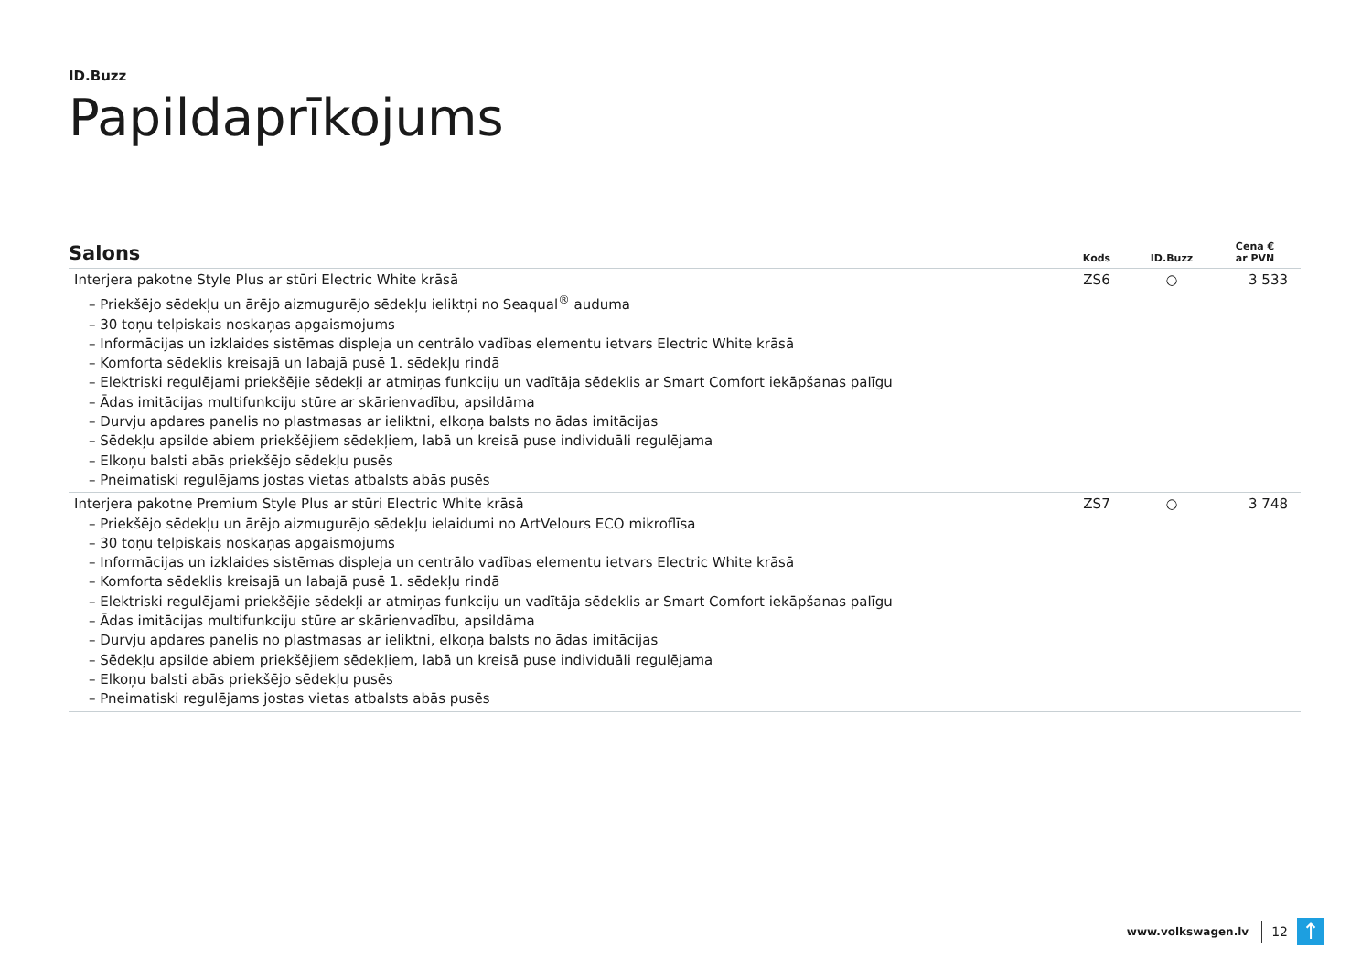ID.Buzz
Papildaprīkojums
| Salons | Kods | ID.Buzz | Cena € ar PVN |
| --- | --- | --- | --- |
| Interjera pakotne Style Plus ar stūri Electric White krāsā – Priekšējo sēdekļu un ārējo aizmugurējo sēdekļu ieliktņi no Seaqual<sup>®</sup> auduma – 30 toņu telpiskais noskaņas apgaismojums – Informācijas un izklaides sistēmas displeja un centrālo vadības elementu ietvars Electric White krāsā – Komforta sēdeklis kreisajā un labajā pusē 1. sēdekļu rindā – Elektriski regulējami priekšējie sēdekļi ar atmiņas funkciju un vadītāja sēdeklis ar Smart Comfort iekāpšanas palīgu – Ādas imitācijas multifunkciju stūre ar skārienvadību, apsildāma – Durvju apdares panelis no plastmasas ar ieliktni, elkoņa balsts no ādas imitācijas – Sēdekļu apsilde abiem priekšējiem sēdekļiem, labā un kreisā puse individuāli regulējama – Elkoņu balsti abās priekšējo sēdekļu pusēs – Pneimatiski regulējams jostas vietas atbalsts abās pusēs | ZS6 | ○ | 3 533 |
| Interjera pakotne Premium Style Plus ar stūri Electric White krāsā – Priekšējo sēdekļu un ārējo aizmugurējo sēdekļu ielaidumi no ArtVelours ECO mikroflīsa – 30 toņu telpiskais noskaņas apgaismojums – Informācijas un izklaides sistēmas displeja un centrālo vadības elementu ietvars Electric White krāsā – Komforta sēdeklis kreisajā un labajā pusē 1. sēdekļu rindā – Elektriski regulējami priekšējie sēdekļi ar atmiņas funkciju un vadītāja sēdeklis ar Smart Comfort iekāpšanas palīgu – Ādas imitācijas multifunkciju stūre ar skārienvadību, apsildāma – Durvju apdares panelis no plastmasas ar ieliktni, elkoņa balsts no ādas imitācijas – Sēdekļu apsilde abiem priekšējiem sēdekļiem, labā un kreisā puse individuāli regulējama – Elkoņu balsti abās priekšējo sēdekļu pusēs – Pneimatiski regulējams jostas vietas atbalsts abās pusēs | ZS7 | ○ | 3 748 |
www.volkswagen.lv 12 ↑